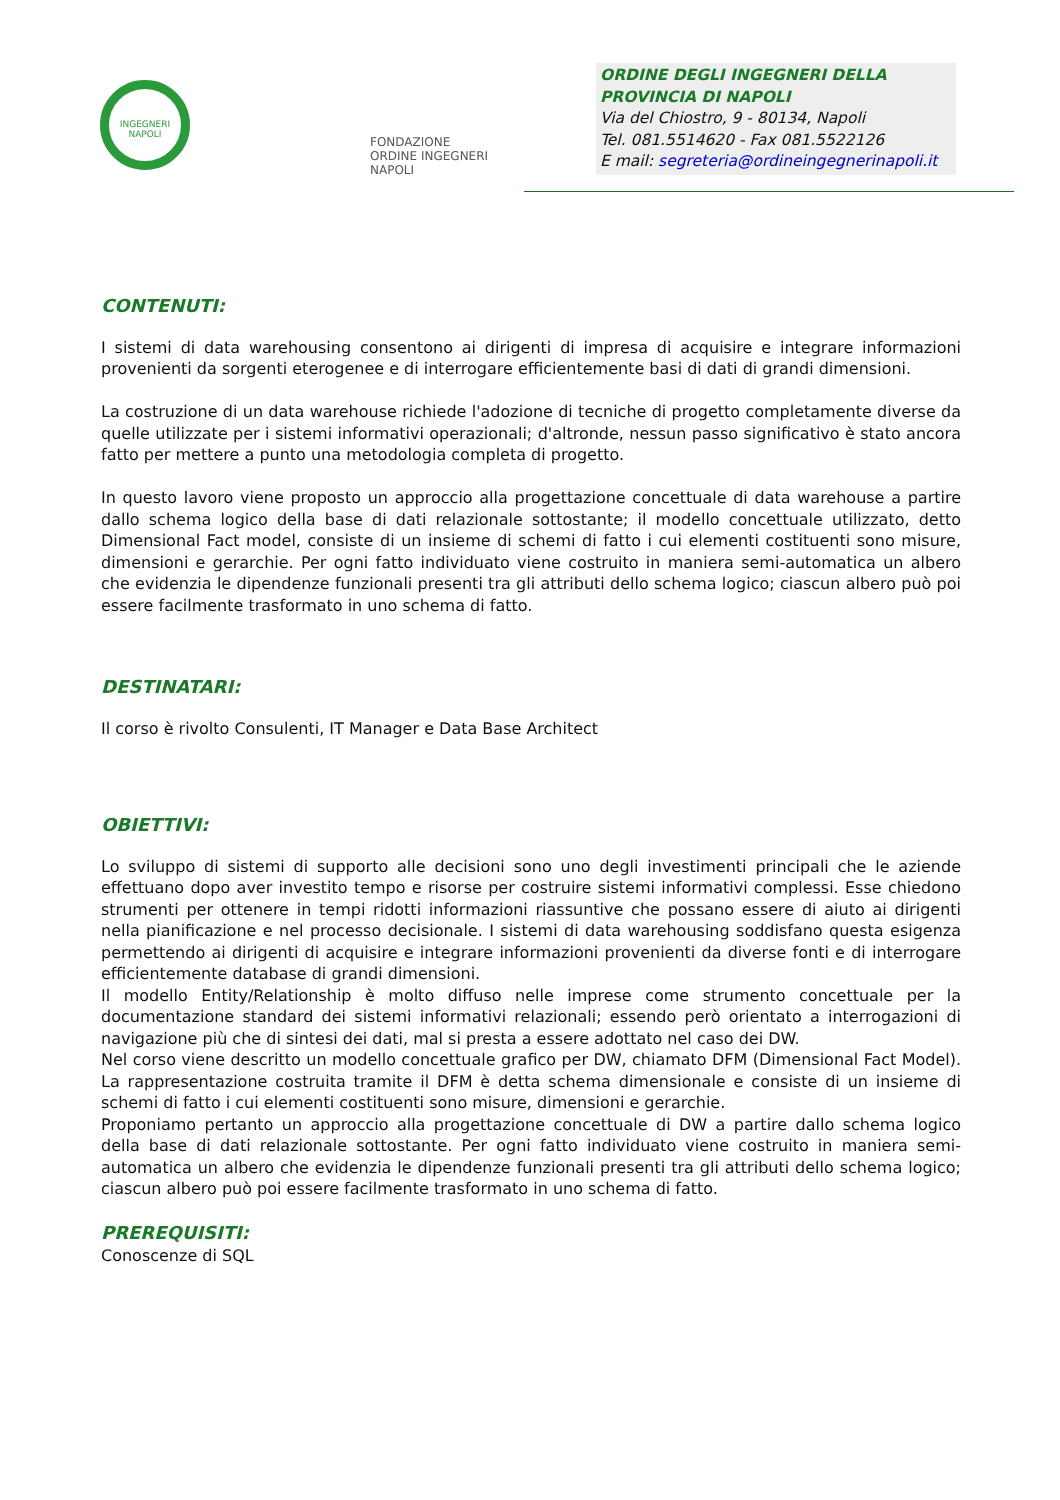INGEGNERI
NAPOLI
FONDAZIONE
ORDINE INGEGNERI
NAPOLI
ORDINE DEGLI INGEGNERI DELLA
PROVINCIA DI NAPOLI
Via del Chiostro, 9 - 80134, Napoli
Tel. 081.5514620 - Fax 081.5522126
E mail: segreteria@ordineingegnerinapoli.it
CONTENUTI:
I sistemi di data warehousing consentono ai dirigenti di impresa di acquisire e integrare informazioni provenienti da sorgenti eterogenee e di interrogare efficientemente basi di dati di grandi dimensioni.
La costruzione di un data warehouse richiede l'adozione di tecniche di progetto completamente diverse da quelle utilizzate per i sistemi informativi operazionali; d'altronde, nessun passo significativo è stato ancora fatto per mettere a punto una metodologia completa di progetto.
In questo lavoro viene proposto un approccio alla progettazione concettuale di data warehouse a partire dallo schema logico della base di dati relazionale sottostante; il modello concettuale utilizzato, detto Dimensional Fact model, consiste di un insieme di schemi di fatto i cui elementi costituenti sono misure, dimensioni e gerarchie. Per ogni fatto individuato viene costruito in maniera semi-automatica un albero che evidenzia le dipendenze funzionali presenti tra gli attributi dello schema logico; ciascun albero può poi essere facilmente trasformato in uno schema di fatto.
DESTINATARI:
Il corso è rivolto Consulenti, IT Manager e Data Base Architect
OBIETTIVI:
Lo sviluppo di sistemi di supporto alle decisioni sono uno degli investimenti principali che le aziende effettuano dopo aver investito tempo e risorse per costruire sistemi informativi complessi. Esse chiedono strumenti per ottenere in tempi ridotti informazioni riassuntive che possano essere di aiuto ai dirigenti nella pianificazione e nel processo decisionale. I sistemi di data warehousing soddisfano questa esigenza permettendo ai dirigenti di acquisire e integrare informazioni provenienti da diverse fonti e di interrogare efficientemente database di grandi dimensioni.
Il modello Entity/Relationship è molto diffuso nelle imprese come strumento concettuale per la documentazione standard dei sistemi informativi relazionali; essendo però orientato a interrogazioni di navigazione più che di sintesi dei dati, mal si presta a essere adottato nel caso dei DW.
Nel corso viene descritto un modello concettuale grafico per DW, chiamato DFM (Dimensional Fact Model). La rappresentazione costruita tramite il DFM è detta schema dimensionale e consiste di un insieme di schemi di fatto i cui elementi costituenti sono misure, dimensioni e gerarchie.
Proponiamo pertanto un approccio alla progettazione concettuale di DW a partire dallo schema logico della base di dati relazionale sottostante. Per ogni fatto individuato viene costruito in maniera semi-automatica un albero che evidenzia le dipendenze funzionali presenti tra gli attributi dello schema logico; ciascun albero può poi essere facilmente trasformato in uno schema di fatto.
PREREQUISITI:
Conoscenze di SQL